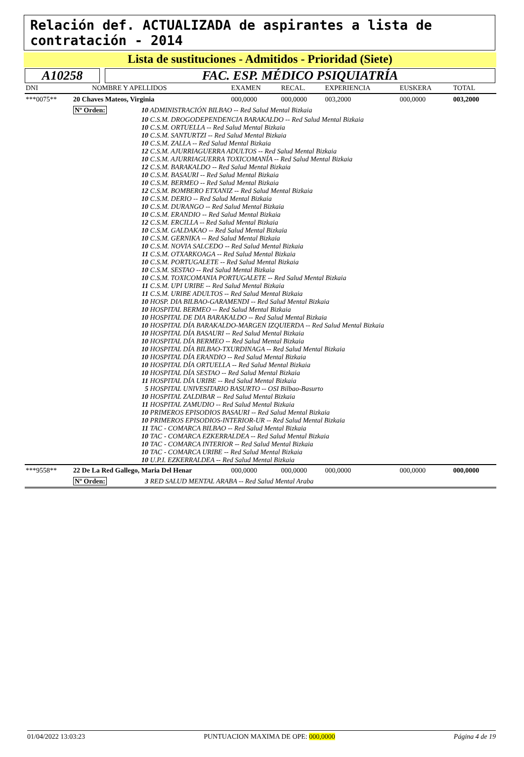Relación def. ACTUALIZADA de aspirantes a lista de contratación - 2014
Lista de sustituciones - Admitidos - Prioridad (Siete)
A10258 FAC. ESP. MÉDICO PSIQUIATRÍA
| DNI | NOMBRE Y APELLIDOS | | EXAMEN | RECAL. | EXPERIENCIA | EUSKERA | TOTAL |
| --- | --- | --- | --- | --- | --- | --- | --- |
| ***0075** | 20 Chaves Mateos, Virginia | | 000,0000 | 000,0000 | 003,2000 | 000,0000 | 003,2000 |
| | Nº Orden: | 10 ADMINISTRACIÓN BILBAO -- Red Salud Mental Bizkaia | | | | | |
| | | 10 C.S.M. DROGODEPENDENCIA BARAKALDO -- Red Salud Mental Bizkaia 10 C.S.M. ORTUELLA -- Red Salud Mental Bizkaia 10 C.S.M. SANTURTZI -- Red Salud Mental Bizkaia 10 C.S.M. ZALLA -- Red Salud Mental Bizkaia 12 C.S.M. AJURRIAGUERRA ADULTOS -- Red Salud Mental Bizkaia 10 C.S.M. AJURRIAGUERRA TOXICOMANÍA -- Red Salud Mental Bizkaia 12 C.S.M. BARAKALDO -- Red Salud Mental Bizkaia 10 C.S.M. BASAURI -- Red Salud Mental Bizkaia 10 C.S.M. BERMEO -- Red Salud Mental Bizkaia 12 C.S.M. BOMBERO ETXANIZ -- Red Salud Mental Bizkaia 10 C.S.M. DERIO -- Red Salud Mental Bizkaia 10 C.S.M. DURANGO -- Red Salud Mental Bizkaia 10 C.S.M. ERANDIO -- Red Salud Mental Bizkaia 12 C.S.M. ERCILLA -- Red Salud Mental Bizkaia 10 C.S.M. GALDAKAO -- Red Salud Mental Bizkaia 10 C.S.M. GERNIKA -- Red Salud Mental Bizkaia 10 C.S.M. NOVIA SALCEDO -- Red Salud Mental Bizkaia 11 C.S.M. OTXARKOAGA -- Red Salud Mental Bizkaia 10 C.S.M. PORTUGALETE -- Red Salud Mental Bizkaia 10 C.S.M. SESTAO -- Red Salud Mental Bizkaia 10 C.S.M. TOXICOMANIA PORTUGALETE -- Red Salud Mental Bizkaia 11 C.S.M. UPI URIBE -- Red Salud Mental Bizkaia 11 C.S.M. URIBE ADULTOS -- Red Salud Mental Bizkaia 10 HOSP. DIA BILBAO-GARAMENDI -- Red Salud Mental Bizkaia 10 HOSPITAL BERMEO -- Red Salud Mental Bizkaia 10 HOSPITAL DE DIA BARAKALDO -- Red Salud Mental Bizkaia 10 HOSPITAL DÍA BARAKALDO-MARGEN IZQUIERDA -- Red Salud Mental Bizkaia 10 HOSPITAL DÍA BASAURI -- Red Salud Mental Bizkaia 10 HOSPITAL DÍA BERMEO -- Red Salud Mental Bizkaia 10 HOSPITAL DÍA BILBAO-TXURDINAGA -- Red Salud Mental Bizkaia 10 HOSPITAL DÍA ERANDIO -- Red Salud Mental Bizkaia 10 HOSPITAL DÍA ORTUELLA -- Red Salud Mental Bizkaia 10 HOSPITAL DÍA SESTAO -- Red Salud Mental Bizkaia 11 HOSPITAL DÍA URIBE -- Red Salud Mental Bizkaia 5 HOSPITAL UNIVESITARIO BASURTO -- OSI Bilbao-Basurto 10 HOSPITAL ZALDIBAR -- Red Salud Mental Bizkaia 11 HOSPITAL ZAMUDIO -- Red Salud Mental Bizkaia 10 PRIMEROS EPISODIOS BASAURI -- Red Salud Mental Bizkaia 10 PRIMEROS EPISODIOS-INTERIOR-UR -- Red Salud Mental Bizkaia 11 TAC - COMARCA BILBAO -- Red Salud Mental Bizkaia 10 TAC - COMARCA EZKERRALDEA -- Red Salud Mental Bizkaia 10 TAC - COMARCA INTERIOR -- Red Salud Mental Bizkaia 10 TAC - COMARCA URIBE -- Red Salud Mental Bizkaia 10 U.P.I. EZKERRALDEA -- Red Salud Mental Bizkaia | | | | | |
| ***9558** | 22 De La Red Gallego, Maria Del Henar | | 000,0000 | 000,0000 | 000,0000 | 000,0000 | 000,0000 |
| | Nº Orden: | 3 RED SALUD MENTAL ARABA -- Red Salud Mental Araba | | | | | |
01/04/2022 13:03:23 PUNTUACION MAXIMA DE OPE: 000,0000 Página 4 de 19